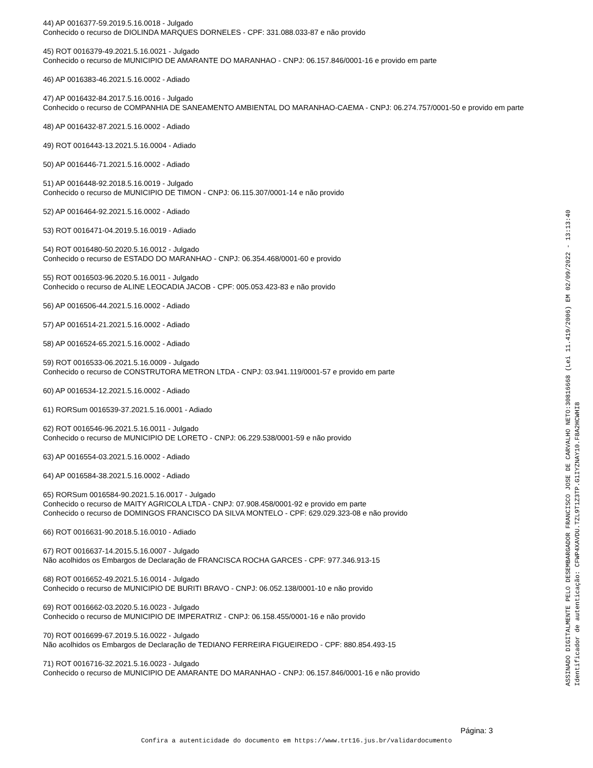44) AP 0016377-59.2019.5.16.0018 - Julgado
Conhecido o recurso de DIOLINDA MARQUES DORNELES - CPF: 331.088.033-87 e não provido
45) ROT 0016379-49.2021.5.16.0021 - Julgado
Conhecido o recurso de MUNICIPIO DE AMARANTE DO MARANHAO - CNPJ: 06.157.846/0001-16 e provido em parte
46) AP 0016383-46.2021.5.16.0002 - Adiado
47) AP 0016432-84.2017.5.16.0016 - Julgado
Conhecido o recurso de COMPANHIA DE SANEAMENTO AMBIENTAL DO MARANHAO-CAEMA - CNPJ: 06.274.757/0001-50 e provido em parte
48) AP 0016432-87.2021.5.16.0002 - Adiado
49) ROT 0016443-13.2021.5.16.0004 - Adiado
50) AP 0016446-71.2021.5.16.0002 - Adiado
51) AP 0016448-92.2018.5.16.0019 - Julgado
Conhecido o recurso de MUNICIPIO DE TIMON - CNPJ: 06.115.307/0001-14 e não provido
52) AP 0016464-92.2021.5.16.0002 - Adiado
53) ROT 0016471-04.2019.5.16.0019 - Adiado
54) ROT 0016480-50.2020.5.16.0012 - Julgado
Conhecido o recurso de ESTADO DO MARANHAO - CNPJ: 06.354.468/0001-60 e provido
55) ROT 0016503-96.2020.5.16.0011 - Julgado
Conhecido o recurso de ALINE LEOCADIA JACOB - CPF: 005.053.423-83 e não provido
56) AP 0016506-44.2021.5.16.0002 - Adiado
57) AP 0016514-21.2021.5.16.0002 - Adiado
58) AP 0016524-65.2021.5.16.0002 - Adiado
59) ROT 0016533-06.2021.5.16.0009 - Julgado
Conhecido o recurso de CONSTRUTORA METRON LTDA - CNPJ: 03.941.119/0001-57 e provido em parte
60) AP 0016534-12.2021.5.16.0002 - Adiado
61) RORSum 0016539-37.2021.5.16.0001 - Adiado
62) ROT 0016546-96.2021.5.16.0011 - Julgado
Conhecido o recurso de MUNICIPIO DE LORETO - CNPJ: 06.229.538/0001-59 e não provido
63) AP 0016554-03.2021.5.16.0002 - Adiado
64) AP 0016584-38.2021.5.16.0002 - Adiado
65) RORSum 0016584-90.2021.5.16.0017 - Julgado
Conhecido o recurso de MAITY AGRICOLA LTDA - CNPJ: 07.908.458/0001-92 e provido em parte
Conhecido o recurso de DOMINGOS FRANCISCO DA SILVA MONTELO - CPF: 629.029.323-08 e não provido
66) ROT 0016631-90.2018.5.16.0010 - Adiado
67) ROT 0016637-14.2015.5.16.0007 - Julgado
Não acolhidos os Embargos de Declaração de FRANCISCA ROCHA GARCES - CPF: 977.346.913-15
68) ROT 0016652-49.2021.5.16.0014 - Julgado
Conhecido o recurso de MUNICIPIO DE BURITI BRAVO - CNPJ: 06.052.138/0001-10 e não provido
69) ROT 0016662-03.2020.5.16.0023 - Julgado
Conhecido o recurso de MUNICIPIO DE IMPERATRIZ - CNPJ: 06.158.455/0001-16 e não provido
70) ROT 0016699-67.2019.5.16.0022 - Julgado
Não acolhidos os Embargos de Declaração de TEDIANO FERREIRA FIGUEIREDO - CPF: 880.854.493-15
71) ROT 0016716-32.2021.5.16.0023 - Julgado
Conhecido o recurso de MUNICIPIO DE AMARANTE DO MARANHAO - CNPJ: 06.157.846/0001-16 e não provido
ASSINADO DIGITALMENTE PELO DESEMBARGADOR FRANCISCO JOSE DE CARVALHO NETO:30816668 (Lei 11.419/2006) EM 02/09/2022 - 13:13:40
Identificador de autenticação: CFWP4XAVDU.TZL9T1Z3TP.G1IYZNAY10.F8A2HCWHI8
Página: 3
Confira a autenticidade do documento em https://www.trt16.jus.br/validardocumento